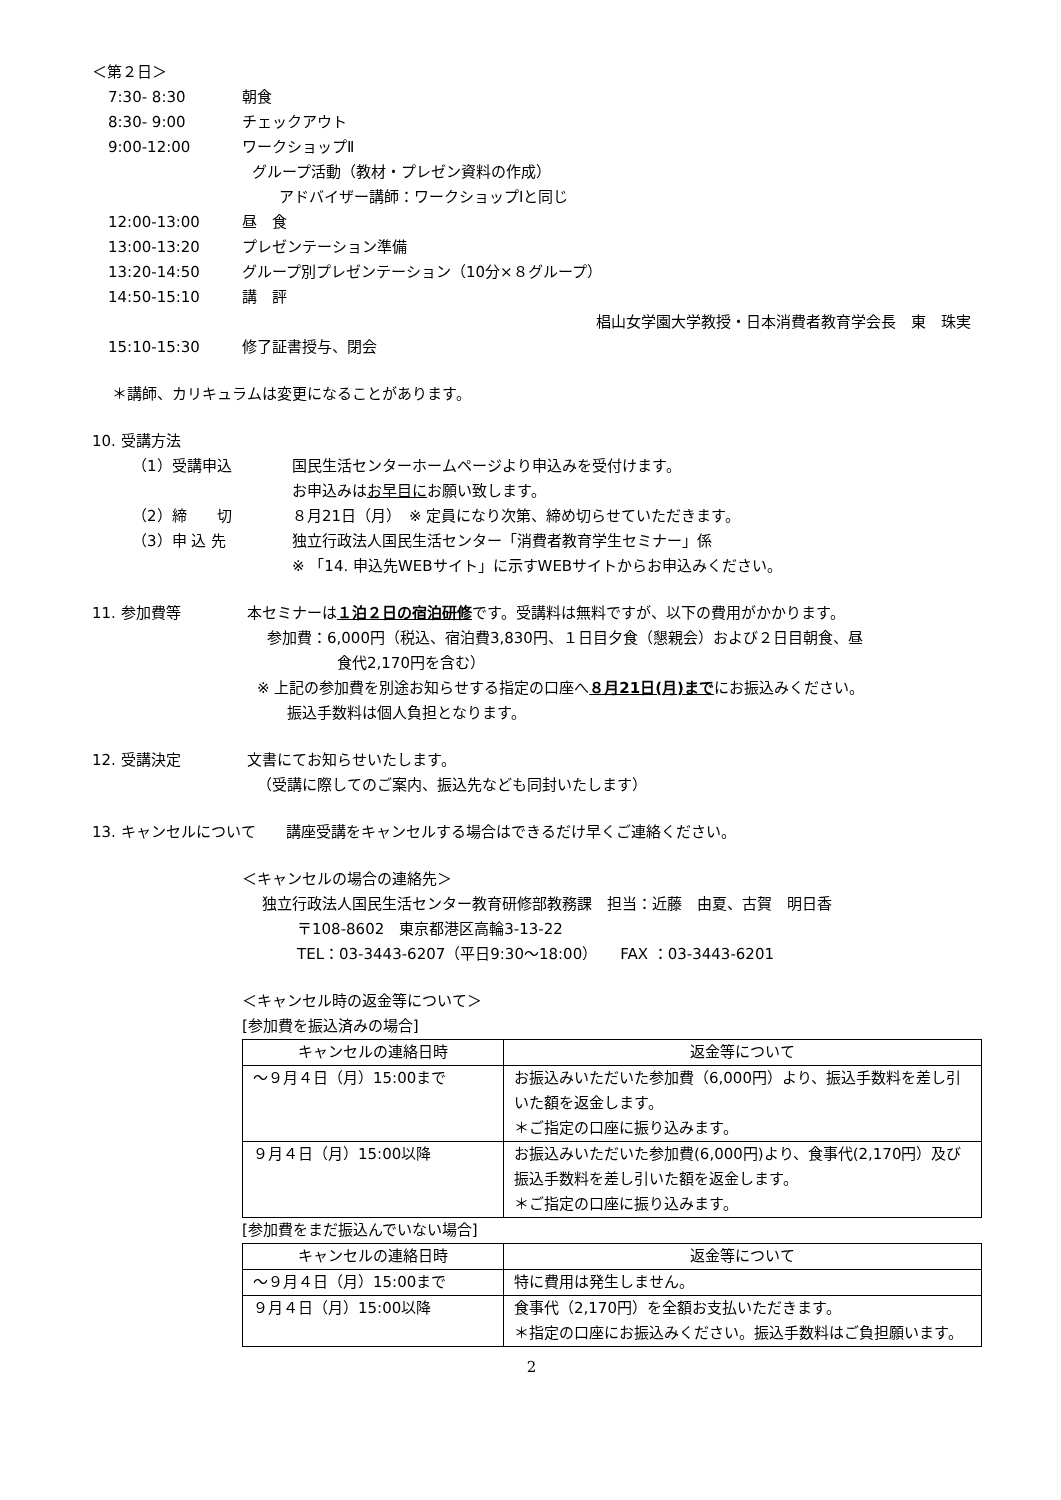＜第２日＞
7:30- 8:30 朝食
8:30- 9:00 チェックアウト
9:00-12:00 ワークショップⅡ
グループ活動（教材・プレゼン資料の作成）
アドバイザー講師：ワークショップⅠと同じ
12:00-13:00 昼　食
13:00-13:20 プレゼンテーション準備
13:20-14:50 グループ別プレゼンテーション（10分×８グループ）
14:50-15:10 講　評
椙山女学園大学教授・日本消費者教育学会長　東　珠実
15:10-15:30 修了証書授与、閉会
＊講師、カリキュラムは変更になることがあります。
10. 受講方法
（1）受講申込 国民生活センターホームページより申込みを受付けます。
お申込みはお早目にお願い致します。
（2）締　　切 ８月21日（月）　※ 定員になり次第、締め切らせていただきます。
（3）申 込 先 独立行政法人国民生活センター「消費者教育学生セミナー」係
※ 「14. 申込先WEBサイト」に示すWEBサイトからお申込みください。
11. 参加費等 本セミナーは１泊２日の宿泊研修です。受講料は無料ですが、以下の費用がかかります。
参加費：6,000円（税込、宿泊費3,830円、１日目夕食（懇親会）および２日目朝食、昼
食代2,170円を含む）
※ 上記の参加費を別途お知らせする指定の口座へ８月21日(月)までにお振込みください。
振込手数料は個人負担となります。
12. 受講決定 文書にてお知らせいたします。
（受講に際してのご案内、振込先なども同封いたします）
13. キャンセルについて　　講座受講をキャンセルする場合はできるだけ早くご連絡ください。
＜キャンセルの場合の連絡先＞
独立行政法人国民生活センター教育研修部教務課　担当：近藤　由夏、古賀　明日香
〒108-8602　東京都港区高輪3-13-22
TEL：03-3443-6207（平日9:30～18:00）　　FAX ：03-3443-6201
＜キャンセル時の返金等について＞
[参加費を振込済みの場合]
| キャンセルの連絡日時 | 返金等について |
| --- | --- |
| ～９月４日（月）15:00まで | お振込みいただいた参加費（6,000円）より、振込手数料を差し引いた額を返金します。 ＊ご指定の口座に振り込みます。 |
| ９月４日（月）15:00以降 | お振込みいただいた参加費(6,000円)より、食事代(2,170円）及び振込手数料を差し引いた額を返金します。 ＊ご指定の口座に振り込みます。 |
[参加費をまだ振込んでいない場合]
| キャンセルの連絡日時 | 返金等について |
| --- | --- |
| ～９月４日（月）15:00まで | 特に費用は発生しません。 |
| ９月４日（月）15:00以降 | 食事代（2,170円）を全額お支払いただきます。 ＊指定の口座にお振込みください。振込手数料はご負担願います。 |
2